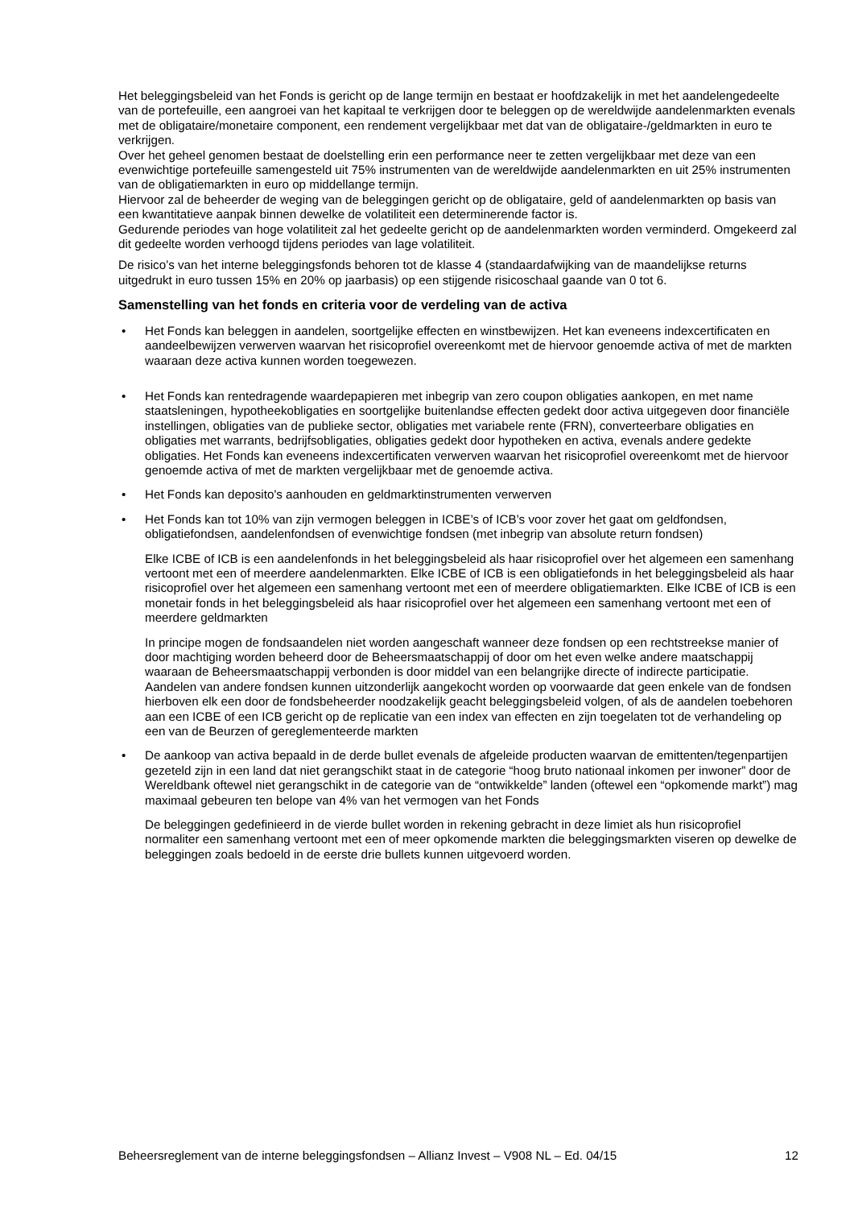Het beleggingsbeleid van het Fonds is gericht op de lange termijn en bestaat er hoofdzakelijk in met het aandelengedeelte van de portefeuille, een aangroei van het kapitaal te verkrijgen door te beleggen op de wereldwijde aandelenmarkten evenals met de obligataire/monetaire component, een rendement vergelijkbaar met dat van de obligataire-/geldmarkten in euro te verkrijgen.
Over het geheel genomen bestaat de doelstelling erin een performance neer te zetten vergelijkbaar met deze van een evenwichtige portefeuille samengesteld uit 75% instrumenten van de wereldwijde aandelenmarkten en uit 25% instrumenten van de obligatiemarkten in euro op middellange termijn.
Hiervoor zal de beheerder de weging van de beleggingen gericht op de obligataire, geld of aandelenmarkten op basis van een kwantitatieve aanpak binnen dewelke de volatiliteit een determinerende factor is.
Gedurende periodes van hoge volatiliteit zal het gedeelte gericht op de aandelenmarkten worden verminderd. Omgekeerd zal dit gedeelte worden verhoogd tijdens periodes van lage volatiliteit.
De risico’s van het interne beleggingsfonds behoren tot de klasse 4 (standaardafwijking van de maandelijkse returns uitgedrukt in euro tussen 15% en 20% op jaarbasis) op een stijgende risicoschaal gaande van 0 tot 6.
Samenstelling van het fonds en criteria voor de verdeling van de activa
• Het Fonds kan beleggen in aandelen, soortgelijke effecten en winstbewijzen. Het kan eveneens indexcertificaten en aandeelbewijzen verwerven waarvan het risicoprofiel overeenkomt met de hiervoor genoemde activa of met de markten waaraan deze activa kunnen worden toegewezen.
• Het Fonds kan rentedragende waardepapieren met inbegrip van zero coupon obligaties aankopen, en met name staatsleningen, hypotheekobligaties en soortgelijke buitenlandse effecten gedekt door activa uitgegeven door financiële instellingen, obligaties van de publieke sector, obligaties met variabele rente (FRN), converteerbare obligaties en obligaties met warrants, bedrijfsobligaties, obligaties gedekt door hypotheken en activa, evenals andere gedekte obligaties. Het Fonds kan eveneens indexcertificaten verwerven waarvan het risicoprofiel overeenkomt met de hiervoor genoemde activa of met de markten vergelijkbaar met de genoemde activa.
• Het Fonds kan deposito's aanhouden en geldmarktinstrumenten verwerven
• Het Fonds kan tot 10% van zijn vermogen beleggen in ICBE’s of ICB’s voor zover het gaat om geldfondsen, obligatiefondsen, aandelenfondsen of evenwichtige fondsen (met inbegrip van absolute return fondsen)
Elke ICBE of ICB is een aandelenfonds in het beleggingsbeleid als haar risicoprofiel over het algemeen een samenhang vertoont met een of meerdere aandelenmarkten. Elke ICBE of ICB is een obligatiefonds in het beleggingsbeleid als haar risicoprofiel over het algemeen een samenhang vertoont met een of meerdere obligatiemarkten. Elke ICBE of ICB is een monetair fonds in het beleggingsbeleid als haar risicoprofiel over het algemeen een samenhang vertoont met een of meerdere geldmarkten
In principe mogen de fondsaandelen niet worden aangeschaft wanneer deze fondsen op een rechtstreekse manier of door machtiging worden beheerd door de Beheersmaatschappij of door om het even welke andere maatschappij waaraan de Beheersmaatschappij verbonden is door middel van een belangrijke directe of indirecte participatie. Aandelen van andere fondsen kunnen uitzonderlijk aangekocht worden op voorwaarde dat geen enkele van de fondsen hierboven elk een door de fondsbeheerder noodzakelijk geacht beleggingsbeleid volgen, of als de aandelen toebehoren aan een ICBE of een ICB gericht op de replicatie van een index van effecten en zijn toegelaten tot de verhandeling op een van de Beurzen of gereglementeerde markten
• De aankoop van activa bepaald in de derde bullet evenals de afgeleide producten waarvan de emittenten/tegenpartijen gezeteld zijn in een land dat niet gerangschikt staat in de categorie “hoog bruto nationaal inkomen per inwoner” door de Wereldbank oftewel niet gerangschikt in de categorie van de “ontwikkelde” landen (oftewel een “opkomende markt”) mag maximaal gebeuren ten belope van 4% van het vermogen van het Fonds
De beleggingen gedefinieerd in de vierde bullet worden in rekening gebracht in deze limiet als hun risicoprofiel normaliter een samenhang vertoont met een of meer opkomende markten die beleggingsmarkten viseren op dewelke de beleggingen zoals bedoeld in de eerste drie bullets kunnen uitgevoerd worden.
Beheersreglement van de interne beleggingsfondsen – Allianz Invest – V908 NL – Ed. 04/15 12